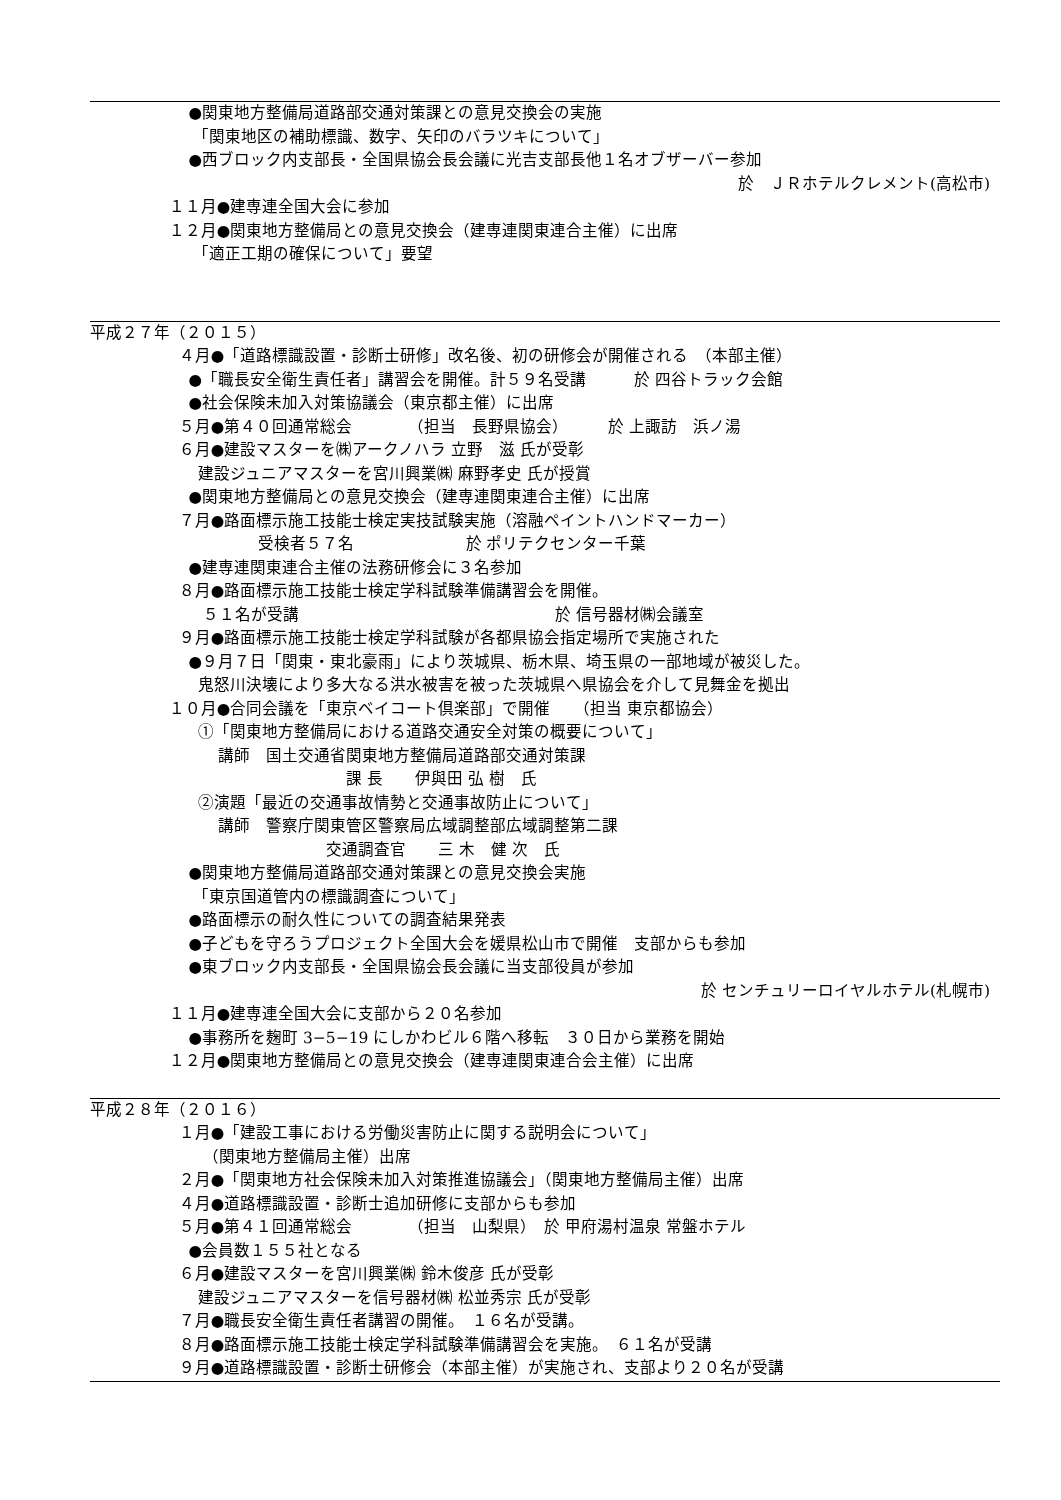●関東地方整備局道路部交通対策課との意見交換会の実施
「関東地区の補助標識、数字、矢印のバラツキについて」
●西ブロック内支部長・全国県協会長会議に光吉支部長他１名オブザーバー参加
於　ＪＲホテルクレメント(高松市)
１１月●建専連全国大会に参加
１２月●関東地方整備局との意見交換会（建専連関東連合主催）に出席
「適正工期の確保について」要望
平成２７年（２０１５）
４月●「道路標識設置・診断士研修」改名後、初の研修会が開催される　（本部主催）
●「職長安全衛生責任者」講習会を開催。計５９名受講　　　於 四谷トラック会館
●社会保険未加入対策協議会（東京都主催）に出席
５月●第４０回通常総会　　　　（担当　長野県協会）　　　於 上諏訪　浜ノ湯
６月●建設マスターを㈱アークノハラ 立野　滋 氏が受彰
建設ジュニアマスターを宮川興業㈱ 麻野孝史 氏が授賞
●関東地方整備局との意見交換会（建専連関東連合主催）に出席
７月●路面標示施工技能士検定実技試験実施（溶融ペイントハンドマーカー）
受検者５７名　　　　　　　於 ポリテクセンター千葉
●建専連関東連合主催の法務研修会に３名参加
８月●路面標示施工技能士検定学科試験準備講習会を開催。
５１名が受講　　　　　　　　　　　　　　　　於 信号器材㈱会議室
９月●路面標示施工技能士検定学科試験が各都県協会指定場所で実施された
●９月７日「関東・東北豪雨」により茨城県、栃木県、埼玉県の一部地域が被災した。
鬼怒川決壊により多大なる洪水被害を被った茨城県へ県協会を介して見舞金を拠出
１０月●合同会議を「東京ベイコート倶楽部」で開催　　（担当 東京都協会）
①「関東地方整備局における道路交通安全対策の概要について」
講師　国土交通省関東地方整備局道路部交通対策課
課 長　　伊與田 弘 樹　氏
②演題「最近の交通事故情勢と交通事故防止について」
講師　警察庁関東管区警察局広域調整部広域調整第二課
交通調査官　　三 木　健 次　氏
●関東地方整備局道路部交通対策課との意見交換会実施
「東京国道管内の標識調査について」
●路面標示の耐久性についての調査結果発表
●子どもを守ろうプロジェクト全国大会を媛県松山市で開催　支部からも参加
●東ブロック内支部長・全国県協会長会議に当支部役員が参加
於 センチュリーロイヤルホテル(札幌市)
１１月●建専連全国大会に支部から２０名参加
●事務所を麹町 3−5−19 にしかわビル６階へ移転　３０日から業務を開始
１２月●関東地方整備局との意見交換会（建専連関東連合会主催）に出席
平成２８年（２０１６）
１月●「建設工事における労働災害防止に関する説明会について」
（関東地方整備局主催）出席
２月●「関東地方社会保険未加入対策推進協議会」（関東地方整備局主催）出席
４月●道路標識設置・診断士追加研修に支部からも参加
５月●第４１回通常総会　　　　（担当　山梨県）　於 甲府湯村温泉 常盤ホテル
●会員数１５５社となる
６月●建設マスターを宮川興業㈱ 鈴木俊彦 氏が受彰
建設ジュニアマスターを信号器材㈱ 松並秀宗 氏が受彰
７月●職長安全衛生責任者講習の開催。　１６名が受講。
８月●路面標示施工技能士検定学科試験準備講習会を実施。　６１名が受講
９月●道路標識設置・診断士研修会（本部主催）が実施され、支部より２０名が受講